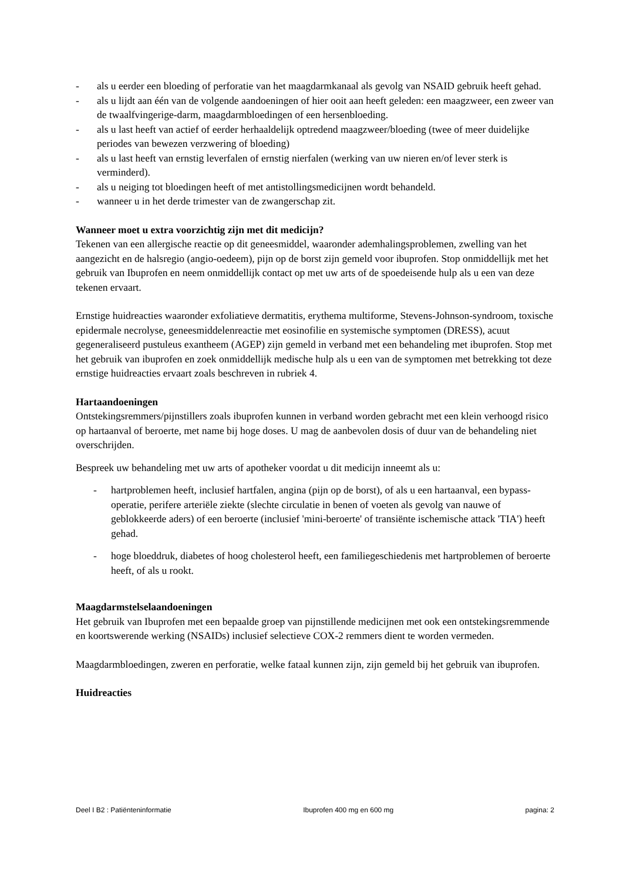- als u eerder een bloeding of perforatie van het maagdarmkanaal als gevolg van NSAID gebruik heeft gehad.
- als u lijdt aan één van de volgende aandoeningen of hier ooit aan heeft geleden: een maagzweer, een zweer van de twaalfvingerige-darm, maagdarmbloedingen of een hersenbloeding.
- als u last heeft van actief of eerder herhaaldelijk optredend maagzweer/bloeding (twee of meer duidelijke periodes van bewezen verzwering of bloeding)
- als u last heeft van ernstig leverfalen of ernstig nierfalen (werking van uw nieren en/of lever sterk is verminderd).
- als u neiging tot bloedingen heeft of met antistollingsmedicijnen wordt behandeld.
- wanneer u in het derde trimester van de zwangerschap zit.
Wanneer moet u extra voorzichtig zijn met dit medicijn?
Tekenen van een allergische reactie op dit geneesmiddel, waaronder ademhalingsproblemen, zwelling van het aangezicht en de halsregio (angio-oedeem), pijn op de borst zijn gemeld voor ibuprofen. Stop onmiddellijk met het gebruik van Ibuprofen en neem onmiddellijk contact op met uw arts of de spoedeisende hulp als u een van deze tekenen ervaart.
Ernstige huidreacties waaronder exfoliatieve dermatitis, erythema multiforme, Stevens-Johnson-syndroom, toxische epidermale necrolyse, geneesmiddelenreactie met eosinofilie en systemische symptomen (DRESS), acuut gegeneraliseerd pustuleus exantheem (AGEP) zijn gemeld in verband met een behandeling met ibuprofen. Stop met het gebruik van ibuprofen en zoek onmiddellijk medische hulp als u een van de symptomen met betrekking tot deze ernstige huidreacties ervaart zoals beschreven in rubriek 4.
Hartaandoeningen
Ontstekingsremmers/pijnstillers zoals ibuprofen kunnen in verband worden gebracht met een klein verhoogd risico op hartaanval of beroerte, met name bij hoge doses. U mag de aanbevolen dosis of duur van de behandeling niet overschrijden.
Bespreek uw behandeling met uw arts of apotheker voordat u dit medicijn inneemt als u:
- hartproblemen heeft, inclusief hartfalen, angina (pijn op de borst), of als u een hartaanval, een bypass-operatie, perifere arteriële ziekte (slechte circulatie in benen of voeten als gevolg van nauwe of geblokkeerde aders) of een beroerte (inclusief 'mini-beroerte' of transiënte ischemische attack 'TIA') heeft gehad.
- hoge bloeddruk, diabetes of hoog cholesterol heeft, een familiegeschiedenis met hartproblemen of beroerte heeft, of als u rookt.
Maagdarmstelselaandoeningen
Het gebruik van Ibuprofen met een bepaalde groep van pijnstillende medicijnen met ook een ontstekingsremmende en koortswerende werking (NSAIDs) inclusief selectieve COX-2 remmers dient te worden vermeden.
Maagdarmbloedingen, zweren en perforatie, welke fataal kunnen zijn, zijn gemeld bij het gebruik van ibuprofen.
Huidreacties
Deel I B2 : Patiënteninformatie Ibuprofen 400 mg en 600 mg pagina: 2